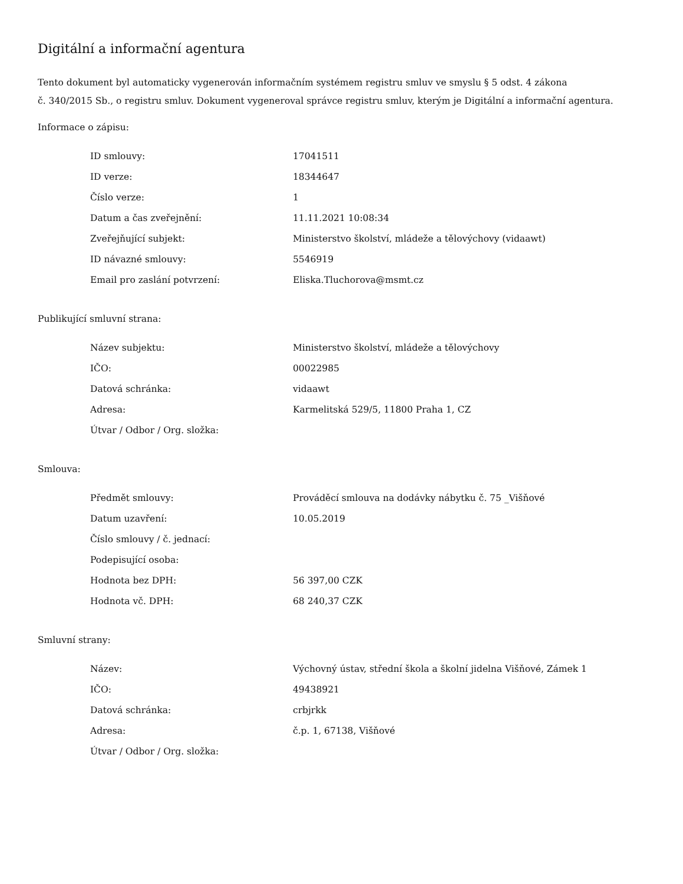Digitální a informační agentura
Tento dokument byl automaticky vygenerován informačním systémem registru smluv ve smyslu § 5 odst. 4 zákona
č. 340/2015 Sb., o registru smluv. Dokument vygeneroval správce registru smluv, kterým je Digitální a informační agentura.
Informace o zápisu:
| ID smlouvy: | 17041511 |
| ID verze: | 18344647 |
| Číslo verze: | 1 |
| Datum a čas zveřejnění: | 11.11.2021 10:08:34 |
| Zveřejňující subjekt: | Ministerstvo školství, mládeže a tělovýchovy (vidaawt) |
| ID návazné smlouvy: | 5546919 |
| Email pro zaslání potvrzení: | Eliska.Tluchorova@msmt.cz |
Publikující smluvní strana:
| Název subjektu: | Ministerstvo školství, mládeže a tělovýchovy |
| IČO: | 00022985 |
| Datová schránka: | vidaawt |
| Adresa: | Karmelitská 529/5, 11800 Praha 1, CZ |
| Útvar / Odbor / Org. složka: | |
Smlouva:
| Předmět smlouvy: | Prováděcí smlouva na dodávky nábytku č. 75 _Višňové |
| Datum uzavření: | 10.05.2019 |
| Číslo smlouvy / č. jednací: | |
| Podepisující osoba: | |
| Hodnota bez DPH: | 56 397,00 CZK |
| Hodnota vč. DPH: | 68 240,37 CZK |
Smluvní strany:
| Název: | Výchovný ústav, střední škola a školní jidelna Višňové, Zámek 1 |
| IČO: | 49438921 |
| Datová schránka: | crbjrkk |
| Adresa: | č.p. 1, 67138, Višňové |
| Útvar / Odbor / Org. složka: | |